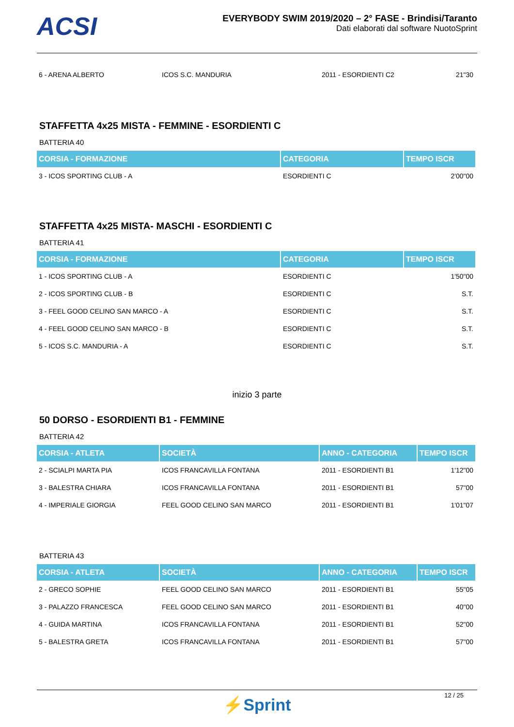ACSI
EVERYBODY SWIM 2019/2020 – 2° FASE - Brindisi/Taranto
Dati elaborati dal software NuotoSprint
| 6 - ARENA ALBERTO | ICOS S.C. MANDURIA | 2011 - ESORDIENTI C2 | 21"30 |
STAFFETTA 4x25 MISTA - FEMMINE - ESORDIENTI C
BATTERIA 40
| CORSIA - FORMAZIONE | CATEGORIA | TEMPO ISCR |
| --- | --- | --- |
| 3 - ICOS SPORTING CLUB - A | ESORDIENTI C | 2'00"00 |
STAFFETTA 4x25 MISTA- MASCHI - ESORDIENTI C
BATTERIA 41
| CORSIA - FORMAZIONE | CATEGORIA | TEMPO ISCR |
| --- | --- | --- |
| 1 - ICOS SPORTING CLUB - A | ESORDIENTI C | 1'50"00 |
| 2 - ICOS SPORTING CLUB - B | ESORDIENTI C | S.T. |
| 3 - FEEL GOOD CELINO SAN MARCO - A | ESORDIENTI C | S.T. |
| 4 - FEEL GOOD CELINO SAN MARCO - B | ESORDIENTI C | S.T. |
| 5 - ICOS S.C. MANDURIA - A | ESORDIENTI C | S.T. |
inizio 3 parte
50 DORSO - ESORDIENTI B1 - FEMMINE
BATTERIA 42
| CORSIA - ATLETA | SOCIETÀ | ANNO - CATEGORIA | TEMPO ISCR |
| --- | --- | --- | --- |
| 2 - SCIALPI MARTA PIA | ICOS FRANCAVILLA FONTANA | 2011 - ESORDIENTI B1 | 1'12"00 |
| 3 - BALESTRA CHIARA | ICOS FRANCAVILLA FONTANA | 2011 - ESORDIENTI B1 | 57"00 |
| 4 - IMPERIALE GIORGIA | FEEL GOOD CELINO SAN MARCO | 2011 - ESORDIENTI B1 | 1'01"07 |
BATTERIA 43
| CORSIA - ATLETA | SOCIETÀ | ANNO - CATEGORIA | TEMPO ISCR |
| --- | --- | --- | --- |
| 2 - GRECO SOPHIE | FEEL GOOD CELINO SAN MARCO | 2011 - ESORDIENTI B1 | 55"05 |
| 3 - PALAZZO FRANCESCA | FEEL GOOD CELINO SAN MARCO | 2011 - ESORDIENTI B1 | 40"00 |
| 4 - GUIDA MARTINA | ICOS FRANCAVILLA FONTANA | 2011 - ESORDIENTI B1 | 52"00 |
| 5 - BALESTRA GRETA | ICOS FRANCAVILLA FONTANA | 2011 - ESORDIENTI B1 | 57"00 |
12 / 25
⚡Sprint